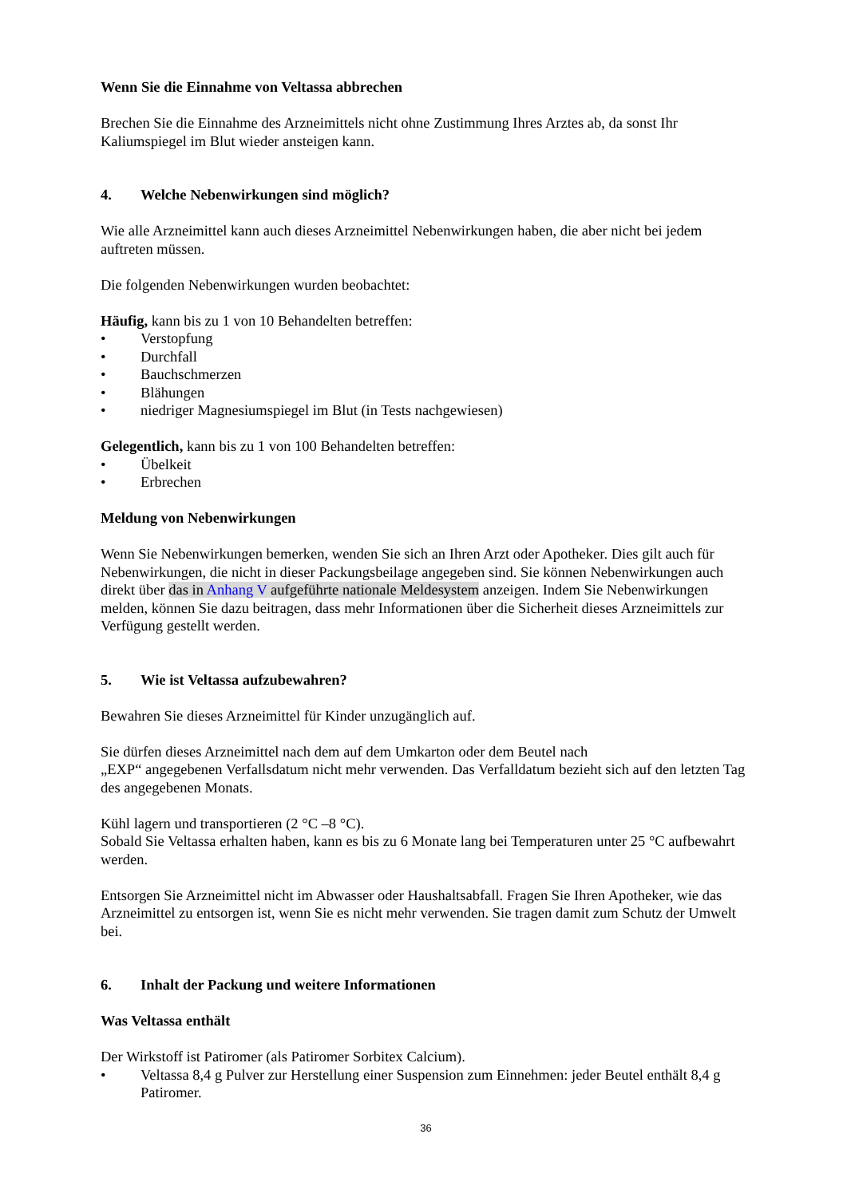Wenn Sie die Einnahme von Veltassa abbrechen
Brechen Sie die Einnahme des Arzneimittels nicht ohne Zustimmung Ihres Arztes ab, da sonst Ihr Kaliumspiegel im Blut wieder ansteigen kann.
4. Welche Nebenwirkungen sind möglich?
Wie alle Arzneimittel kann auch dieses Arzneimittel Nebenwirkungen haben, die aber nicht bei jedem auftreten müssen.
Die folgenden Nebenwirkungen wurden beobachtet:
Häufig, kann bis zu 1 von 10 Behandelten betreffen:
• Verstopfung
• Durchfall
• Bauchschmerzen
• Blähungen
• niedriger Magnesiumspiegel im Blut (in Tests nachgewiesen)
Gelegentlich, kann bis zu 1 von 100 Behandelten betreffen:
• Übelkeit
• Erbrechen
Meldung von Nebenwirkungen
Wenn Sie Nebenwirkungen bemerken, wenden Sie sich an Ihren Arzt oder Apotheker. Dies gilt auch für Nebenwirkungen, die nicht in dieser Packungsbeilage angegeben sind. Sie können Nebenwirkungen auch direkt über das in Anhang V aufgeführte nationale Meldesystem anzeigen. Indem Sie Nebenwirkungen melden, können Sie dazu beitragen, dass mehr Informationen über die Sicherheit dieses Arzneimittels zur Verfügung gestellt werden.
5. Wie ist Veltassa aufzubewahren?
Bewahren Sie dieses Arzneimittel für Kinder unzugänglich auf.
Sie dürfen dieses Arzneimittel nach dem auf dem Umkarton oder dem Beutel nach
„EXP“ angegebenen Verfallsdatum nicht mehr verwenden. Das Verfalldatum bezieht sich auf den letzten Tag des angegebenen Monats.
Kühl lagern und transportieren (2 °C –8 °C).
Sobald Sie Veltassa erhalten haben, kann es bis zu 6 Monate lang bei Temperaturen unter 25 °C aufbewahrt werden.
Entsorgen Sie Arzneimittel nicht im Abwasser oder Haushaltsabfall. Fragen Sie Ihren Apotheker, wie das Arzneimittel zu entsorgen ist, wenn Sie es nicht mehr verwenden. Sie tragen damit zum Schutz der Umwelt bei.
6. Inhalt der Packung und weitere Informationen
Was Veltassa enthält
Der Wirkstoff ist Patiromer (als Patiromer Sorbitex Calcium).
• Veltassa 8,4 g Pulver zur Herstellung einer Suspension zum Einnehmen: jeder Beutel enthält 8,4 g Patiromer.
36